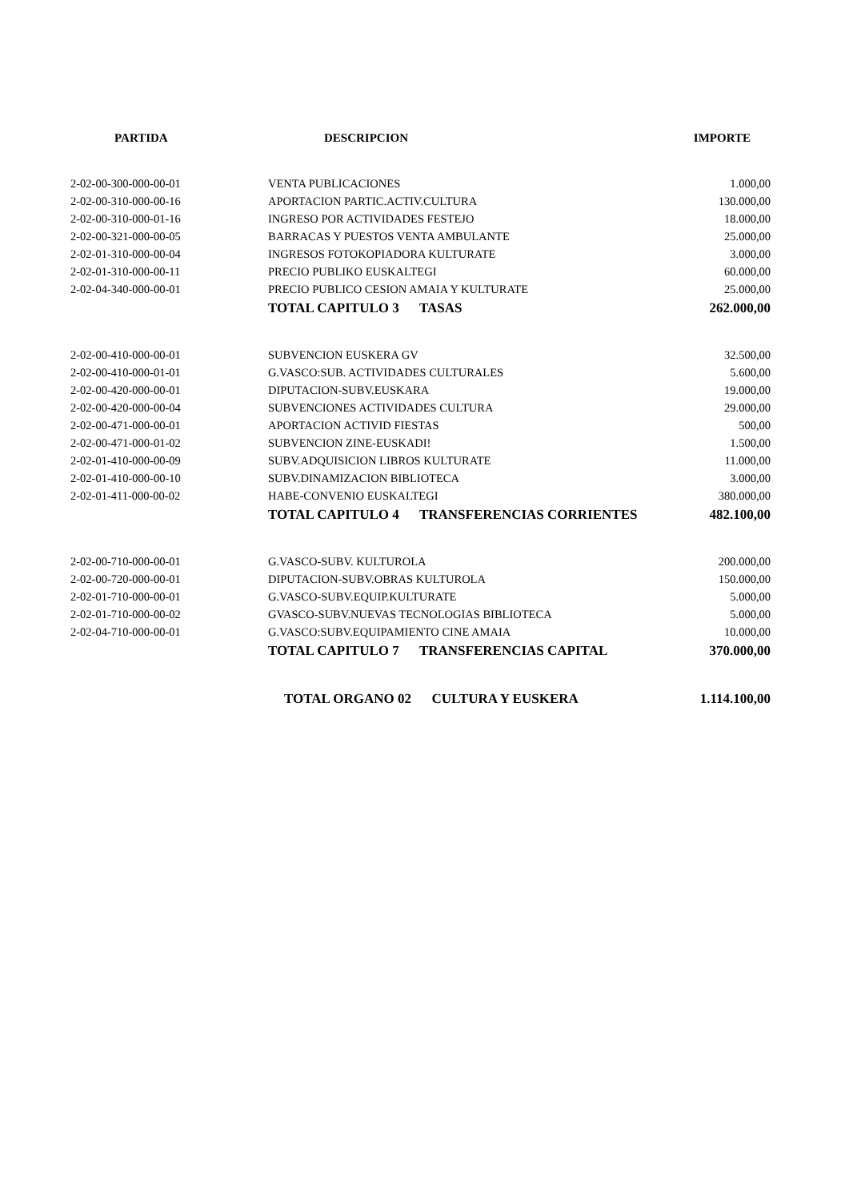| PARTIDA | DESCRIPCION | IMPORTE |
| --- | --- | --- |
| 2-02-00-300-000-00-01 | VENTA PUBLICACIONES | 1.000,00 |
| 2-02-00-310-000-00-16 | APORTACION PARTIC.ACTIV.CULTURA | 130.000,00 |
| 2-02-00-310-000-01-16 | INGRESO POR ACTIVIDADES FESTEJO | 18.000,00 |
| 2-02-00-321-000-00-05 | BARRACAS Y PUESTOS VENTA AMBULANTE | 25.000,00 |
| 2-02-01-310-000-00-04 | INGRESOS FOTOKOPIADORA KULTURATE | 3.000,00 |
| 2-02-01-310-000-00-11 | PRECIO PUBLIKO EUSKALTEGI | 60.000,00 |
| 2-02-04-340-000-00-01 | PRECIO PUBLICO CESION AMAIA Y KULTURATE | 25.000,00 |
| | TOTAL CAPITULO 3 TASAS | 262.000,00 |
| 2-02-00-410-000-00-01 | SUBVENCION EUSKERA GV | 32.500,00 |
| 2-02-00-410-000-01-01 | G.VASCO:SUB. ACTIVIDADES CULTURALES | 5.600,00 |
| 2-02-00-420-000-00-01 | DIPUTACION-SUBV.EUSKARA | 19.000,00 |
| 2-02-00-420-000-00-04 | SUBVENCIONES ACTIVIDADES CULTURA | 29.000,00 |
| 2-02-00-471-000-00-01 | APORTACION ACTIVID FIESTAS | 500,00 |
| 2-02-00-471-000-01-02 | SUBVENCION ZINE-EUSKADI! | 1.500,00 |
| 2-02-01-410-000-00-09 | SUBV.ADQUISICION LIBROS KULTURATE | 11.000,00 |
| 2-02-01-410-000-00-10 | SUBV.DINAMIZACION BIBLIOTECA | 3.000,00 |
| 2-02-01-411-000-00-02 | HABE-CONVENIO EUSKALTEGI | 380.000,00 |
| | TOTAL CAPITULO 4 TRANSFERENCIAS CORRIENTES | 482.100,00 |
| 2-02-00-710-000-00-01 | G.VASCO-SUBV. KULTUROLA | 200.000,00 |
| 2-02-00-720-000-00-01 | DIPUTACION-SUBV.OBRAS KULTUROLA | 150.000,00 |
| 2-02-01-710-000-00-01 | G.VASCO-SUBV.EQUIP.KULTURATE | 5.000,00 |
| 2-02-01-710-000-00-02 | GVASCO-SUBV.NUEVAS TECNOLOGIAS BIBLIOTECA | 5.000,00 |
| 2-02-04-710-000-00-01 | G.VASCO:SUBV.EQUIPAMIENTO CINE AMAIA | 10.000,00 |
| | TOTAL CAPITULO 7 TRANSFERENCIAS CAPITAL | 370.000,00 |
| | TOTAL ORGANO 02 CULTURA Y EUSKERA | 1.114.100,00 |